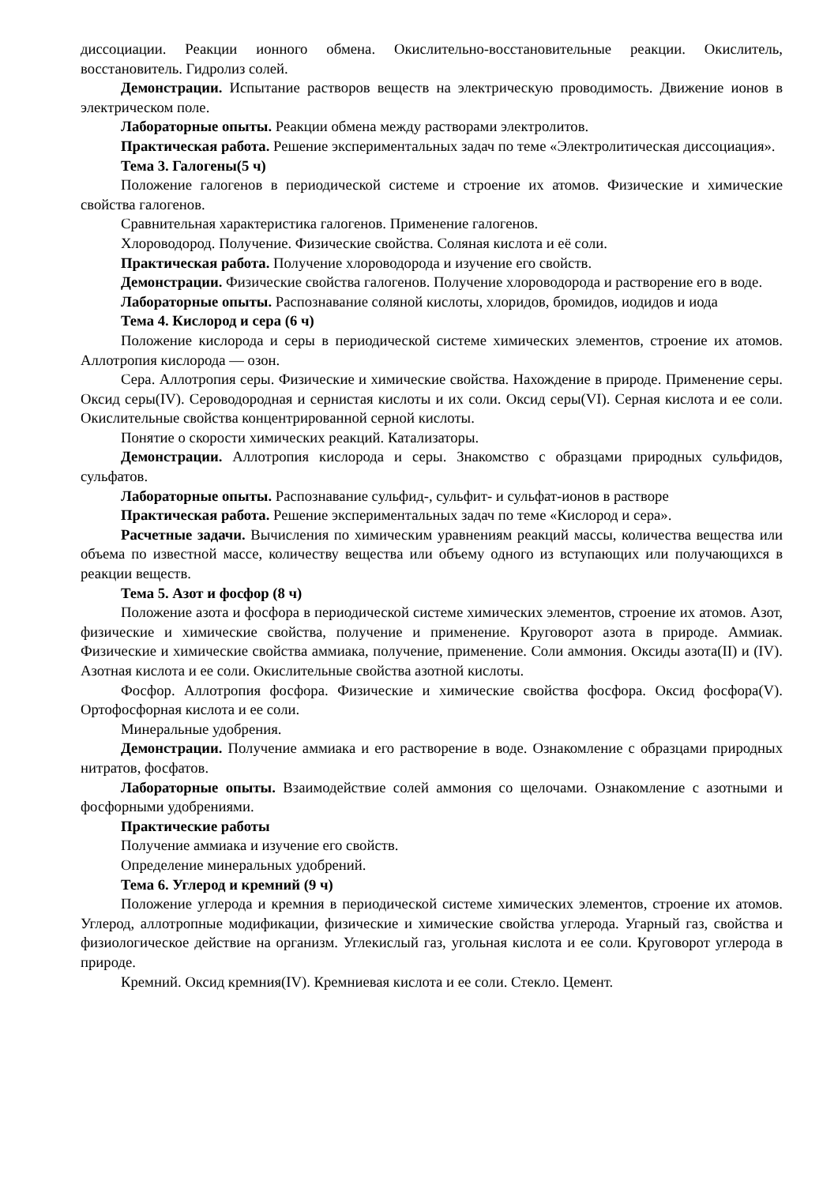диссоциации. Реакции ионного обмена. Окислительно-восстановительные реакции. Окислитель, восстановитель. Гидролиз солей.
Демонстрации. Испытание растворов веществ на электрическую проводимость. Движение ионов в электрическом поле.
Лабораторные опыты. Реакции обмена между растворами электролитов.
Практическая работа. Решение экспериментальных задач по теме «Электролитическая диссоциация».
Тема 3. Галогены(5 ч)
Положение галогенов в периодической системе и строение их атомов. Физические и химические свойства галогенов.
Сравнительная характеристика галогенов. Применение галогенов.
Хлороводород. Получение. Физические свойства. Соляная кислота и её соли.
Практическая работа. Получение хлороводорода и изучение его свойств.
Демонстрации. Физические свойства галогенов. Получение хлороводорода и растворение его в воде.
Лабораторные опыты. Распознавание соляной кислоты, хлоридов, бромидов, иодидов и иода
Тема 4. Кислород и сера (6 ч)
Положение кислорода и серы в периодической системе химических элементов, строение их атомов. Аллотропия кислорода — озон.
Сера. Аллотропия серы. Физические и химические свойства. Нахождение в природе. Применение серы. Оксид серы(IV). Сероводородная и сернистая кислоты и их соли. Оксид серы(VI). Серная кислота и ее соли. Окислительные свойства концентрированной серной кислоты.
Понятие о скорости химических реакций. Катализаторы.
Демонстрации. Аллотропия кислорода и серы. Знакомство с образцами природных сульфидов, сульфатов.
Лабораторные опыты. Распознавание сульфид-, сульфит- и сульфат-ионов в растворе
Практическая работа. Решение экспериментальных задач по теме «Кислород и сера».
Расчетные задачи. Вычисления по химическим уравнениям реакций массы, количества вещества или объема по известной массе, количеству вещества или объему одного из вступающих или получающихся в реакции веществ.
Тема 5. Азот и фосфор (8 ч)
Положение азота и фосфора в периодической системе химических элементов, строение их атомов. Азот, физические и химические свойства, получение и применение. Круговорот азота в природе. Аммиак. Физические и химические свойства аммиака, получение, применение. Соли аммония. Оксиды азота(II) и (IV). Азотная кислота и ее соли. Окислительные свойства азотной кислоты.
Фосфор. Аллотропия фосфора. Физические и химические свойства фосфора. Оксид фосфора(V). Ортофосфорная кислота и ее соли.
Минеральные удобрения.
Демонстрации. Получение аммиака и его растворение в воде. Ознакомление с образцами природных нитратов, фосфатов.
Лабораторные опыты. Взаимодействие солей аммония со щелочами. Ознакомление с азотными и фосфорными удобрениями.
Практические работы
Получение аммиака и изучение его свойств.
Определение минеральных удобрений.
Тема 6. Углерод и кремний (9 ч)
Положение углерода и кремния в периодической системе химических элементов, строение их атомов. Углерод, аллотропные модификации, физические и химические свойства углерода. Угарный газ, свойства и физиологическое действие на организм. Углекислый газ, угольная кислота и ее соли. Круговорот углерода в природе.
Кремний. Оксид кремния(IV). Кремниевая кислота и ее соли. Стекло. Цемент.